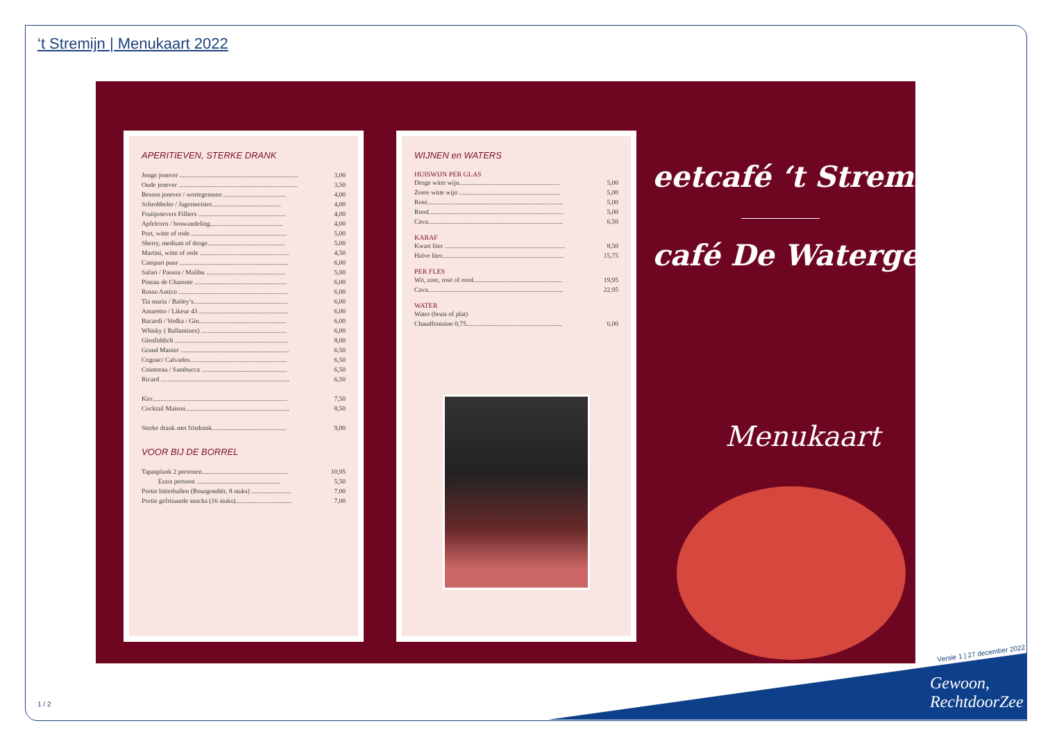‘t Stremijn | Menukaart 2022
APERITIEVEN, STERKE DRANK
Jonge jenever ........................................................................ 3,00
Oude jenever ........................................................................ 3,50
Bessen jenever / wortegemsen ...................................... 4,00
Schrobbeler / Jagermeister.......................................... 4,00
Fruitjenevers Filliers ..................................................... 4,00
Apfelcorn / boswandeling............................................ 4,00
Port, witte of rode .......................................................... 5,00
Sherry, medium of droge............................................... 5,00
Martini, witte of rode ...................................................... 4,50
Campari puur .................................................................. 6,00
Safari / Passoa / Malibu ................................................ 5,00
Pineau de Charente ........................................................ 6,00
Rosso Antico .................................................................. 6,00
Tia maria / Bailey’s......................................................... 6,00
Amaretto / Likeur 43 ...................................................... 6,00
Bacardi / Vodka / Gin..................................................... 6,00
Whisky ( Ballantines) .................................................... 6,00
Glenfiddich ..................................................................... 8,00
Grand Manier .................................................................. 6,50
Cognac/ Calvados........................................................... 6,50
Cointreau / Sambucca .................................................... 6,50
Ricard .............................................................................. 6,50
Kirr.................................................................................. 7,50
Cocktail Maison............................................................... 8,50
Sterke drank met frisdrank............................................. 9,00
VOOR BIJ DE BORREL
Tapasplank 2 personen.................................................... 10,95
Extra persoon ................................................... 5,50
Portie bitterballen (Bourgondiër, 8 stuks) ........................ 7,00
Portie gefrituurde snacks (16 stuks).................................. 7,00
WIJNEN en WATERS
HUISWIJN PER GLAS
Droge witte wijn............................................................. 5,00
Zoete witte wijn ............................................................. 5,00
Rosé.................................................................................. 5,00
Rood.................................................................................. 5,00
Cava.................................................................................. 6,50
KARAF
Kwart liter ......................................................................... 8,50
Halve liter.......................................................................... 15,75
PER FLES
Wit, zoet, rosé of rood...................................................... 19,95
Cava.................................................................................. 22,95
WATER
Water (bruis of plat)
Chaudfontaine 0,75.......................................................... 6,00
eetcafé ‘t Stremijn
café De Watergeus
Menukaart
Versie 1 | 27 december 2022
Gewoon,
RechtdoorZee
1 / 2